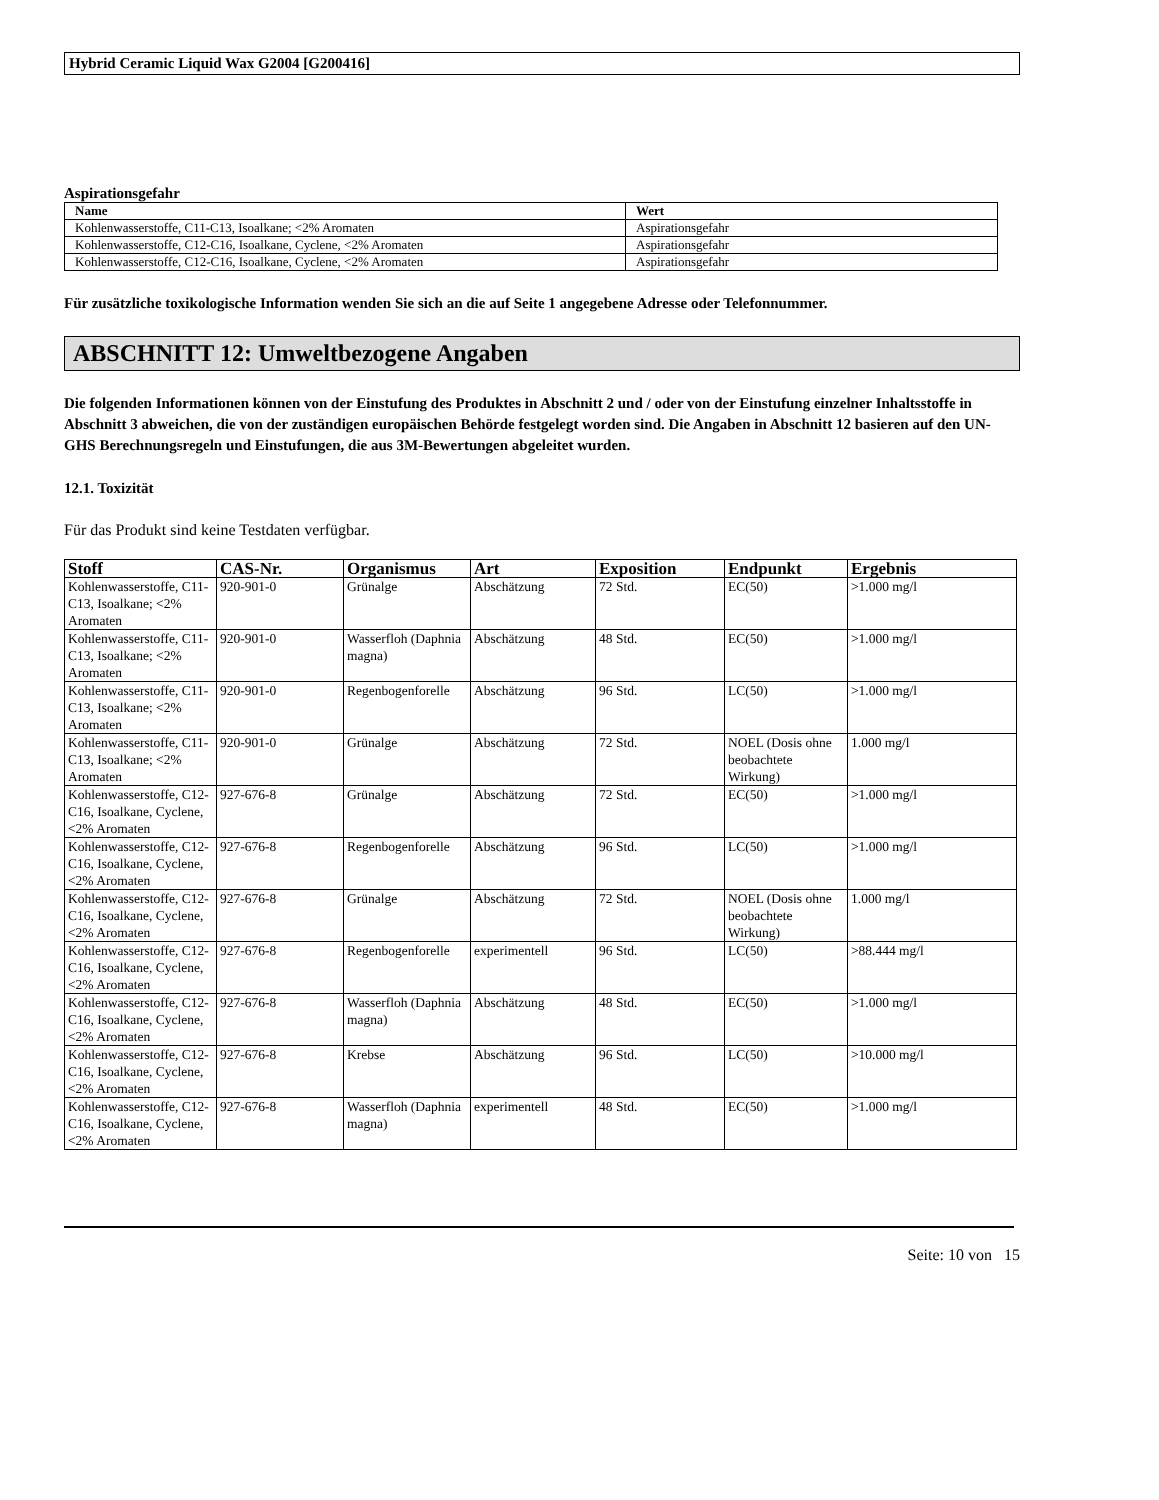Hybrid Ceramic Liquid Wax G2004 [G200416]
Aspirationsgefahr
| Name | Wert |
| --- | --- |
| Kohlenwasserstoffe, C11-C13, Isoalkane; <2% Aromaten | Aspirationsgefahr |
| Kohlenwasserstoffe, C12-C16, Isoalkane, Cyclene, <2% Aromaten | Aspirationsgefahr |
| Kohlenwasserstoffe, C12-C16, Isoalkane, Cyclene, <2% Aromaten | Aspirationsgefahr |
Für zusätzliche toxikologische Information wenden Sie sich an die auf Seite 1 angegebene Adresse oder Telefonnummer.
ABSCHNITT 12: Umweltbezogene Angaben
Die folgenden Informationen können von der Einstufung des Produktes in Abschnitt 2 und / oder von der Einstufung einzelner Inhaltsstoffe in Abschnitt 3 abweichen, die von der zuständigen europäischen Behörde festgelegt worden sind. Die Angaben in Abschnitt 12 basieren auf den UN-GHS Berechnungsregeln und Einstufungen, die aus 3M-Bewertungen abgeleitet wurden.
12.1. Toxizität
Für das Produkt sind keine Testdaten verfügbar.
| Stoff | CAS-Nr. | Organismus | Art | Exposition | Endpunkt | Ergebnis |
| --- | --- | --- | --- | --- | --- | --- |
| Kohlenwasserstoffe, C11-C13, Isoalkane; <2% Aromaten | 920-901-0 | Grünalge | Abschätzung | 72 Std. | EC(50) | >1.000 mg/l |
| Kohlenwasserstoffe, C11-C13, Isoalkane; <2% Aromaten | 920-901-0 | Wasserfloh (Daphnia magna) | Abschätzung | 48 Std. | EC(50) | >1.000 mg/l |
| Kohlenwasserstoffe, C11-C13, Isoalkane; <2% Aromaten | 920-901-0 | Regenbogenforelle | Abschätzung | 96 Std. | LC(50) | >1.000 mg/l |
| Kohlenwasserstoffe, C11-C13, Isoalkane; <2% Aromaten | 920-901-0 | Grünalge | Abschätzung | 72 Std. | NOEL (Dosis ohne beobachtete Wirkung) | 1.000 mg/l |
| Kohlenwasserstoffe, C12-C16, Isoalkane, Cyclene, <2% Aromaten | 927-676-8 | Grünalge | Abschätzung | 72 Std. | EC(50) | >1.000 mg/l |
| Kohlenwasserstoffe, C12-C16, Isoalkane, Cyclene, <2% Aromaten | 927-676-8 | Regenbogenforelle | Abschätzung | 96 Std. | LC(50) | >1.000 mg/l |
| Kohlenwasserstoffe, C12-C16, Isoalkane, Cyclene, <2% Aromaten | 927-676-8 | Grünalge | Abschätzung | 72 Std. | NOEL (Dosis ohne beobachtete Wirkung) | 1.000 mg/l |
| Kohlenwasserstoffe, C12-C16, Isoalkane, Cyclene, <2% Aromaten | 927-676-8 | Regenbogenforelle | experimentell | 96 Std. | LC(50) | >88.444 mg/l |
| Kohlenwasserstoffe, C12-C16, Isoalkane, Cyclene, <2% Aromaten | 927-676-8 | Wasserfloh (Daphnia magna) | Abschätzung | 48 Std. | EC(50) | >1.000 mg/l |
| Kohlenwasserstoffe, C12-C16, Isoalkane, Cyclene, <2% Aromaten | 927-676-8 | Krebse | Abschätzung | 96 Std. | LC(50) | >10.000 mg/l |
| Kohlenwasserstoffe, C12-C16, Isoalkane, Cyclene, <2% Aromaten | 927-676-8 | Wasserfloh (Daphnia magna) | experimentell | 48 Std. | EC(50) | >1.000 mg/l |
Seite: 10 von 15